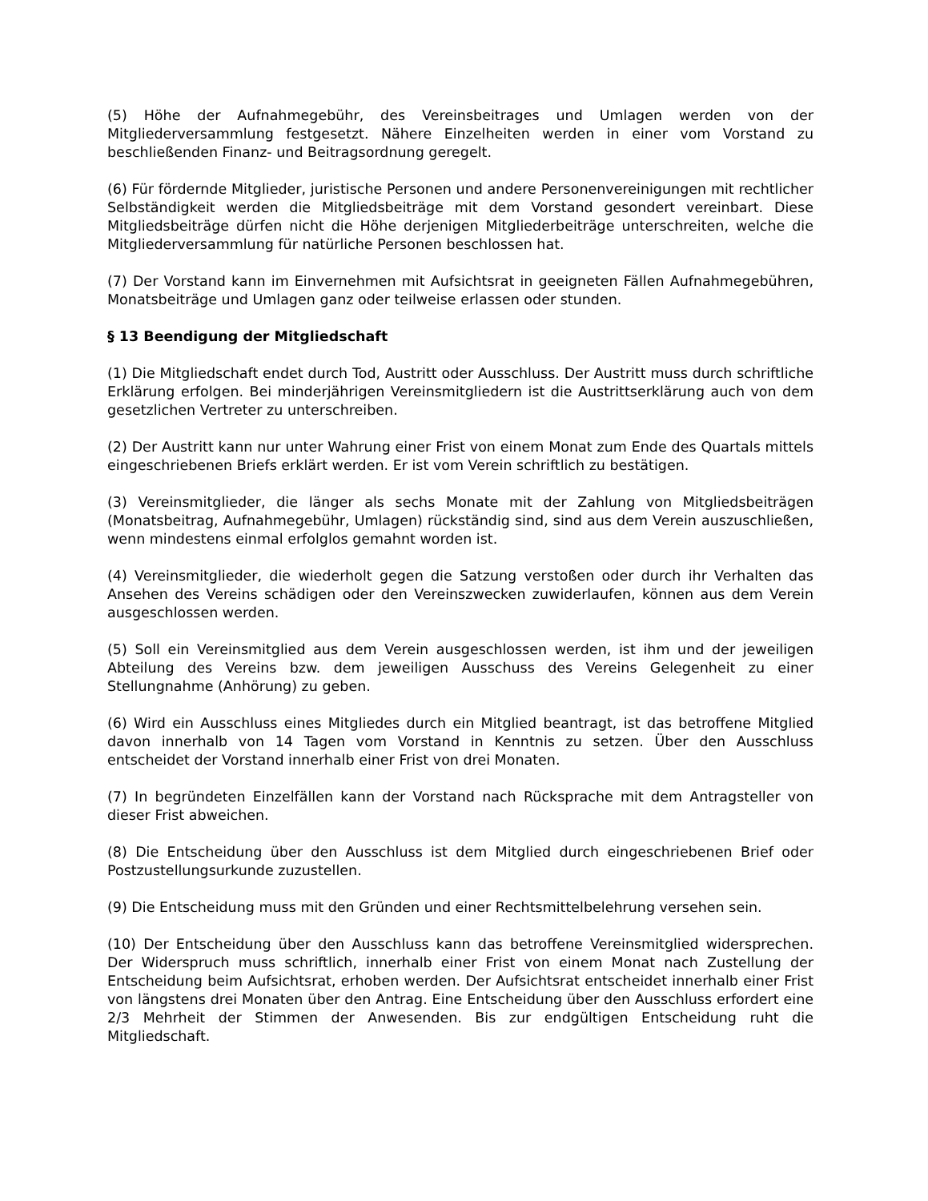(5) Höhe der Aufnahmegebühr, des Vereinsbeitrages und Umlagen werden von der Mitgliederversammlung festgesetzt. Nähere Einzelheiten werden in einer vom Vorstand zu beschließenden Finanz- und Beitragsordnung geregelt.
(6) Für fördernde Mitglieder, juristische Personen und andere Personenvereinigungen mit rechtlicher Selbständigkeit werden die Mitgliedsbeiträge mit dem Vorstand gesondert vereinbart. Diese Mitgliedsbeiträge dürfen nicht die Höhe derjenigen Mitgliederbeiträge unterschreiten, welche die Mitgliederversammlung für natürliche Personen beschlossen hat.
(7) Der Vorstand kann im Einvernehmen mit Aufsichtsrat in geeigneten Fällen Aufnahmegebühren, Monatsbeiträge und Umlagen ganz oder teilweise erlassen oder stunden.
§ 13 Beendigung der Mitgliedschaft
(1) Die Mitgliedschaft endet durch Tod, Austritt oder Ausschluss. Der Austritt muss durch schriftliche Erklärung erfolgen. Bei minderjährigen Vereinsmitgliedern ist die Austrittserklärung auch von dem gesetzlichen Vertreter zu unterschreiben.
(2) Der Austritt kann nur unter Wahrung einer Frist von einem Monat zum Ende des Quartals mittels eingeschriebenen Briefs erklärt werden. Er ist vom Verein schriftlich zu bestätigen.
(3) Vereinsmitglieder, die länger als sechs Monate mit der Zahlung von Mitgliedsbeiträgen (Monatsbeitrag, Aufnahmegebühr, Umlagen) rückständig sind, sind aus dem Verein auszuschließen, wenn mindestens einmal erfolglos gemahnt worden ist.
(4) Vereinsmitglieder, die wiederholt gegen die Satzung verstoßen oder durch ihr Verhalten das Ansehen des Vereins schädigen oder den Vereinszwecken zuwiderlaufen, können aus dem Verein ausgeschlossen werden.
(5) Soll ein Vereinsmitglied aus dem Verein ausgeschlossen werden, ist ihm und der jeweiligen Abteilung des Vereins bzw. dem jeweiligen Ausschuss des Vereins Gelegenheit zu einer Stellungnahme (Anhörung) zu geben.
(6) Wird ein Ausschluss eines Mitgliedes durch ein Mitglied beantragt, ist das betroffene Mitglied davon innerhalb von 14 Tagen vom Vorstand in Kenntnis zu setzen. Über den Ausschluss entscheidet der Vorstand innerhalb einer Frist von drei Monaten.
(7) In begründeten Einzelfällen kann der Vorstand nach Rücksprache mit dem Antragsteller von dieser Frist abweichen.
(8) Die Entscheidung über den Ausschluss ist dem Mitglied durch eingeschriebenen Brief oder Postzustellungsurkunde zuzustellen.
(9) Die Entscheidung muss mit den Gründen und einer Rechtsmittelbelehrung versehen sein.
(10) Der Entscheidung über den Ausschluss kann das betroffene Vereinsmitglied widersprechen. Der Widerspruch muss schriftlich, innerhalb einer Frist von einem Monat nach Zustellung der Entscheidung beim Aufsichtsrat, erhoben werden. Der Aufsichtsrat entscheidet innerhalb einer Frist von längstens drei Monaten über den Antrag. Eine Entscheidung über den Ausschluss erfordert eine 2/3 Mehrheit der Stimmen der Anwesenden. Bis zur endgültigen Entscheidung ruht die Mitgliedschaft.